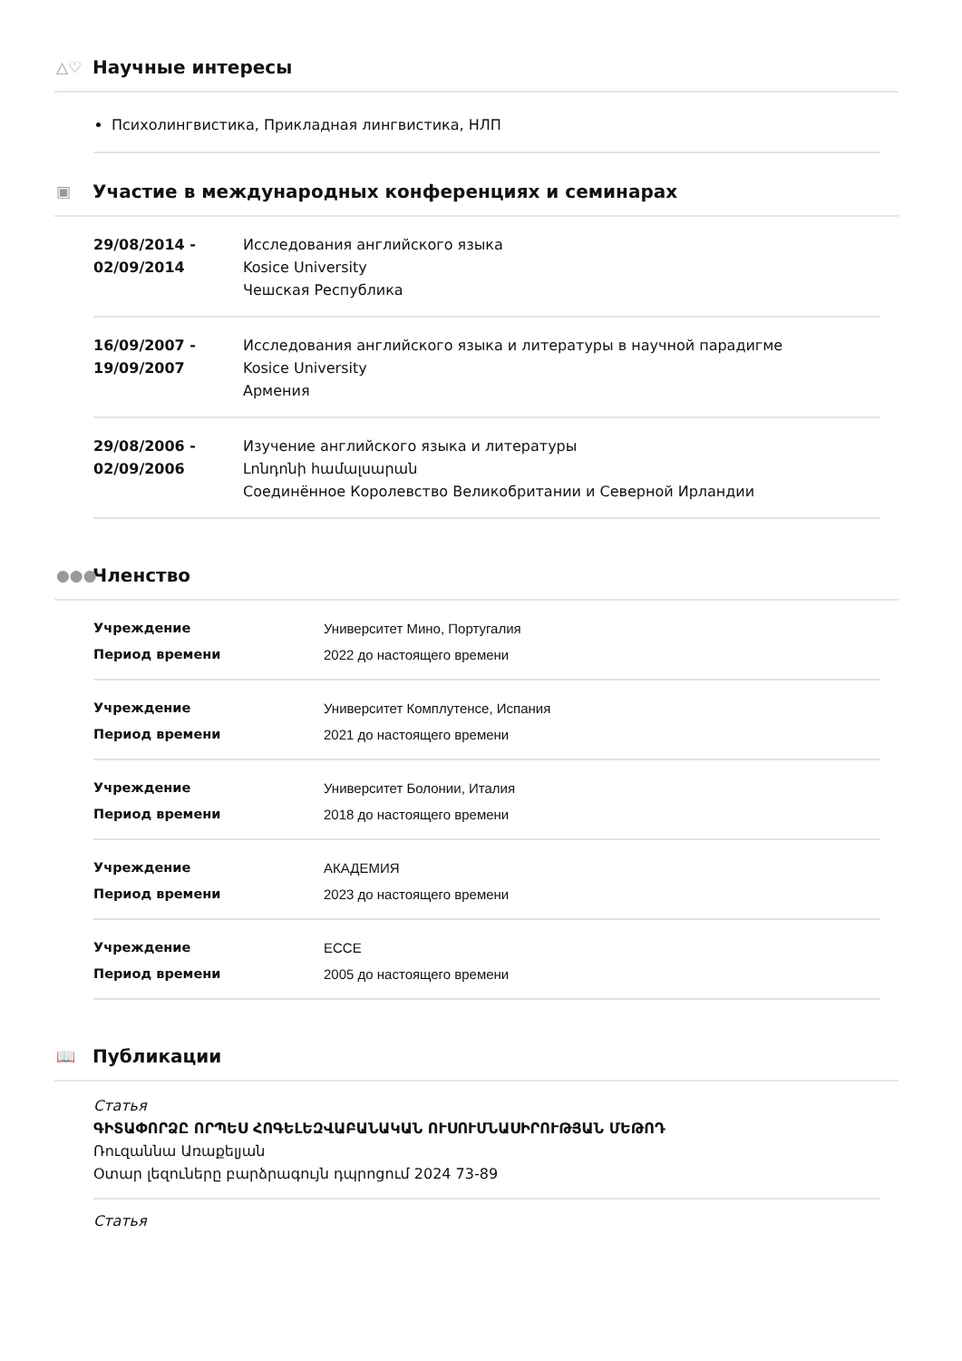△♡ Научные интересы
Психолингвистика, Прикладная лингвистика, НЛП
▣ Участие в международных конференциях и семинарах
29/08/2014 -
02/09/2014
Исследования английского языка
Kosice University
Чешская Республика
16/09/2007 -
19/09/2007
Исследования английского языка и литературы в научной парадигме
Kosice University
Армения
29/08/2006 -
02/09/2006
Изучение английского языка и литературы
Լոնդոնի համալսարան
Соединённое Королевство Великобритании и Северной Ирландии
●●● Членство
Учреждение Университет Мино, Португалия Период времени 2022 до настоящего времени
Учреждение Университет Комплутенсе, Испания Период времени 2021 до настоящего времени
Учреждение Университет Болонии, Италия Период времени 2018 до настоящего времени
Учреждение АКАДЕМИЯ Период времени 2023 до настоящего времени
Учреждение ECCE Период времени 2005 до настоящего времени
📖 Публикации
Статья
ԳԻՏԱՓՈՐՁԸ ՈՐՊԵՍ ՀՈԳԵԼԵԶՎԱԲԱՆԱԿԱՆ ՈՒՍՈՒՄՆԱՍԻՐՈՒԹՅԱՆ ՄԵԹՈԴ
Ռուզաննա Առաքելյան
Օտար լեզուները բարձրագույն դպրոցում 2024 73-89
Статья